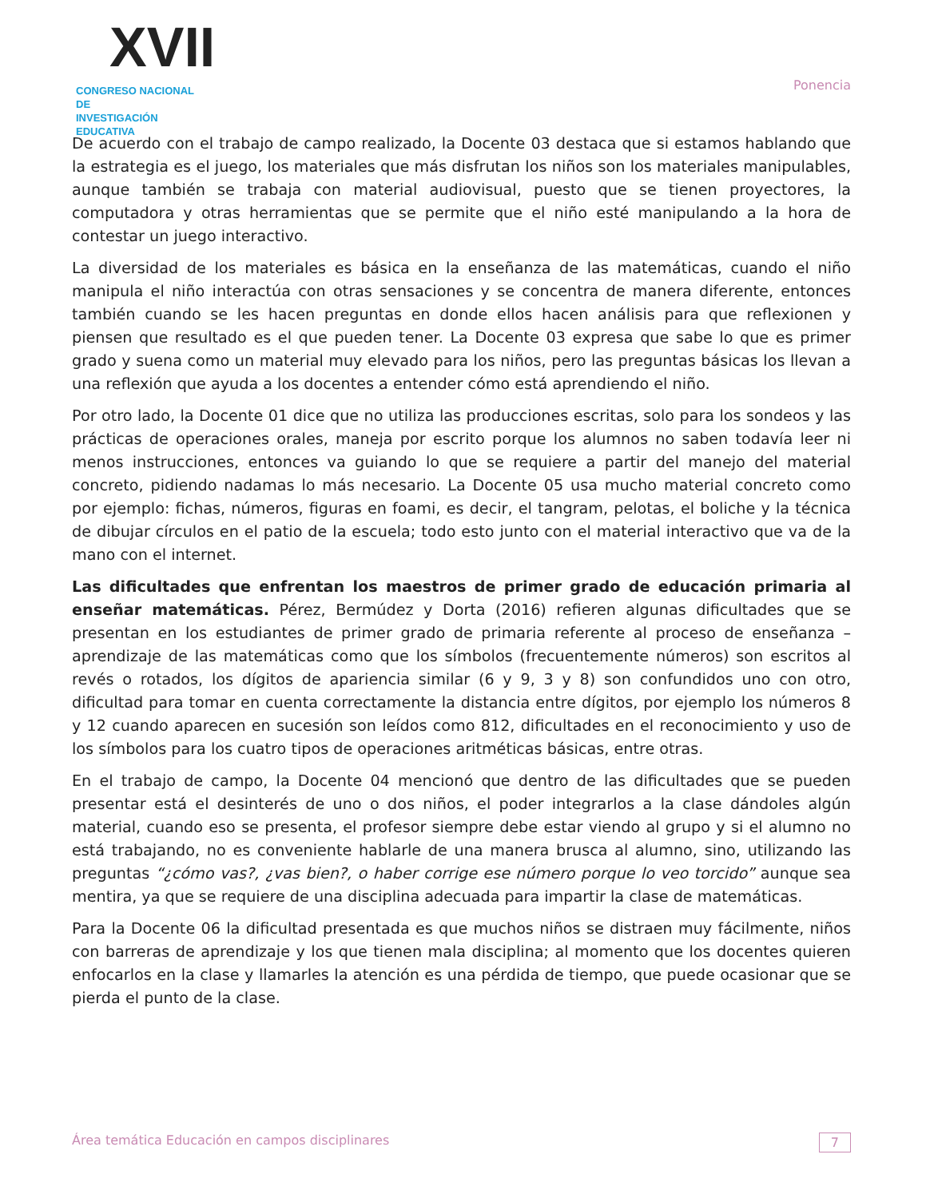XVII
CONGRESO NACIONAL DE
INVESTIGACIÓN EDUCATIVA
Ponencia
De acuerdo con el trabajo de campo realizado, la Docente 03 destaca que si estamos hablando que la estrategia es el juego, los materiales que más disfrutan los niños son los materiales manipulables, aunque también se trabaja con material audiovisual, puesto que se tienen proyectores, la computadora y otras herramientas que se permite que el niño esté manipulando a la hora de contestar un juego interactivo.
La diversidad de los materiales es básica en la enseñanza de las matemáticas, cuando el niño manipula el niño interactúa con otras sensaciones y se concentra de manera diferente, entonces también cuando se les hacen preguntas en donde ellos hacen análisis para que reflexionen y piensen que resultado es el que pueden tener. La Docente 03 expresa que sabe lo que es primer grado y suena como un material muy elevado para los niños, pero las preguntas básicas los llevan a una reflexión que ayuda a los docentes a entender cómo está aprendiendo el niño.
Por otro lado, la Docente 01 dice que no utiliza las producciones escritas, solo para los sondeos y las prácticas de operaciones orales, maneja por escrito porque los alumnos no saben todavía leer ni menos instrucciones, entonces va guiando lo que se requiere a partir del manejo del material concreto, pidiendo nadamas lo más necesario. La Docente 05 usa mucho material concreto como por ejemplo: fichas, números, figuras en foami, es decir, el tangram, pelotas, el boliche y la técnica de dibujar círculos en el patio de la escuela; todo esto junto con el material interactivo que va de la mano con el internet.
Las dificultades que enfrentan los maestros de primer grado de educación primaria al enseñar matemáticas. Pérez, Bermúdez y Dorta (2016) refieren algunas dificultades que se presentan en los estudiantes de primer grado de primaria referente al proceso de enseñanza – aprendizaje de las matemáticas como que los símbolos (frecuentemente números) son escritos al revés o rotados, los dígitos de apariencia similar (6 y 9, 3 y 8) son confundidos uno con otro, dificultad para tomar en cuenta correctamente la distancia entre dígitos, por ejemplo los números 8 y 12 cuando aparecen en sucesión son leídos como 812, dificultades en el reconocimiento y uso de los símbolos para los cuatro tipos de operaciones aritméticas básicas, entre otras.
En el trabajo de campo, la Docente 04 mencionó que dentro de las dificultades que se pueden presentar está el desinterés de uno o dos niños, el poder integrarlos a la clase dándoles algún material, cuando eso se presenta, el profesor siempre debe estar viendo al grupo y si el alumno no está trabajando, no es conveniente hablarle de una manera brusca al alumno, sino, utilizando las preguntas “¿cómo vas?, ¿vas bien?, o haber corrige ese número porque lo veo torcido” aunque sea mentira, ya que se requiere de una disciplina adecuada para impartir la clase de matemáticas.
Para la Docente 06 la dificultad presentada es que muchos niños se distraen muy fácilmente, niños con barreras de aprendizaje y los que tienen mala disciplina; al momento que los docentes quieren enfocarlos en la clase y llamarles la atención es una pérdida de tiempo, que puede ocasionar que se pierda el punto de la clase.
Área temática Educación en campos disciplinares 7